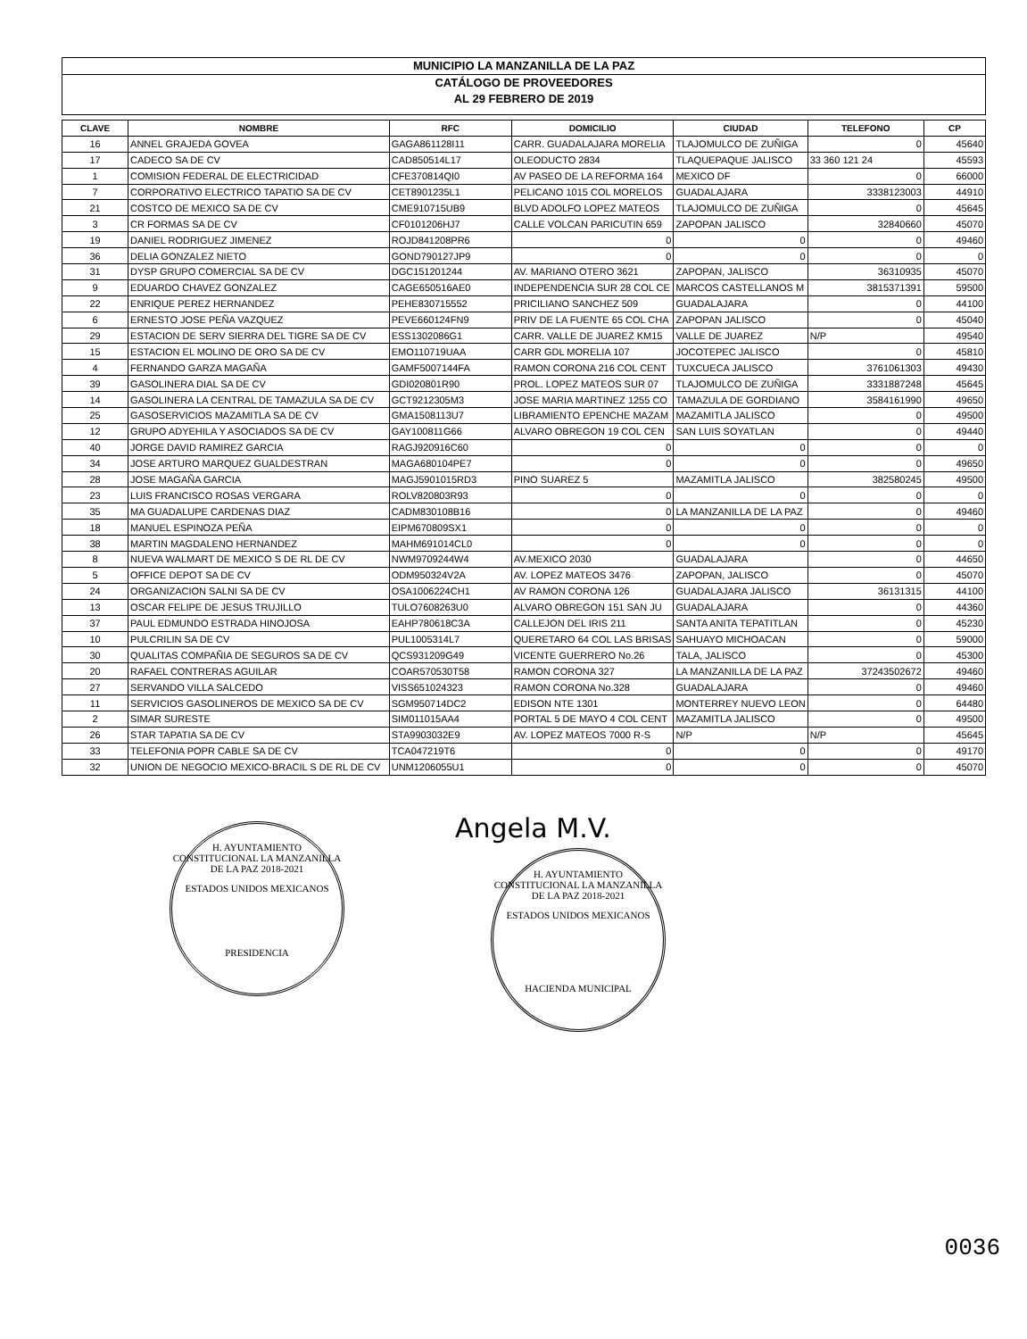MUNICIPIO LA MANZANILLA DE LA PAZ
CATÁLOGO DE PROVEEDORES
AL 29 FEBRERO DE 2019
| CLAVE | NOMBRE | RFC | DOMICILIO | CIUDAD | TELEFONO | CP |
| --- | --- | --- | --- | --- | --- | --- |
| 16 | ANNEL GRAJEDA GOVEA | GAGA861128I11 | CARR. GUADALAJARA MORELIA | TLAJOMULCO DE ZUÑIGA | 0 | 45640 |
| 17 | CADECO SA DE CV | CAD850514L17 | OLEODUCTO 2834 | TLAQUEPAQUE JALISCO | 33 360 121 24 | 45593 |
| 1 | COMISION FEDERAL DE ELECTRICIDAD | CFE370814QI0 | AV PASEO DE LA REFORMA 164 | MEXICO DF | 0 | 66000 |
| 7 | CORPORATIVO ELECTRICO TAPATIO SA DE CV | CET8901235L1 | PELICANO 1015 COL MORELOS | GUADALAJARA | 3338123003 | 44910 |
| 21 | COSTCO DE MEXICO SA DE CV | CME910715UB9 | BLVD ADOLFO LOPEZ MATEOS | TLAJOMULCO DE ZUÑIGA | 0 | 45645 |
| 3 | CR FORMAS SA DE CV | CF0101206HJ7 | CALLE VOLCAN PARICUTIN 659 | ZAPOPAN JALISCO | 32840660 | 45070 |
| 19 | DANIEL RODRIGUEZ JIMENEZ | ROJD841208PR6 | 0 | 0 | 0 | 49460 |
| 36 | DELIA GONZALEZ NIETO | GOND790127JP9 | 0 | 0 | 0 | 0 |
| 31 | DYSP GRUPO COMERCIAL SA DE CV | DGC151201244 | AV. MARIANO OTERO 3621 | ZAPOPAN, JALISCO | 36310935 | 45070 |
| 9 | EDUARDO CHAVEZ GONZALEZ | CAGE650516AE0 | INDEPENDENCIA SUR 28 COL CE | MARCOS CASTELLANOS M | 3815371391 | 59500 |
| 22 | ENRIQUE PEREZ HERNANDEZ | PEHE830715552 | PRICILIANO SANCHEZ 509 | GUADALAJARA | 0 | 44100 |
| 6 | ERNESTO JOSE PEÑA VAZQUEZ | PEVE660124FN9 | PRIV DE LA FUENTE 65 COL CHA | ZAPOPAN JALISCO | 0 | 45040 |
| 29 | ESTACION DE SERV SIERRA DEL TIGRE SA DE CV | ESS1302086G1 | CARR. VALLE DE JUAREZ KM15 | VALLE DE JUAREZ | N/P | 49540 |
| 15 | ESTACION EL MOLINO DE ORO SA DE CV | EMO110719UAA | CARR GDL MORELIA 107 | JOCOTEPEC JALISCO | 0 | 45810 |
| 4 | FERNANDO GARZA MAGAÑA | GAMF5007144FA | RAMON CORONA 216 COL CENT | TUXCUECA JALISCO | 3761061303 | 49430 |
| 39 | GASOLINERA DIAL SA DE CV | GDI020801R90 | PROL. LOPEZ MATEOS SUR 07 | TLAJOMULCO DE ZUÑIGA | 3331887248 | 45645 |
| 14 | GASOLINERA LA CENTRAL DE TAMAZULA SA DE CV | GCT9212305M3 | JOSE MARIA MARTINEZ 1255 CO | TAMAZULA DE GORDIANO | 3584161990 | 49650 |
| 25 | GASOSERVICIOS MAZAMITLA SA DE CV | GMA1508113U7 | LIBRAMIENTO EPENCHE MAZAM | MAZAMITLA JALISCO | 0 | 49500 |
| 12 | GRUPO ADYEHILA Y ASOCIADOS SA DE CV | GAY100811G66 | ALVARO OBREGON 19 COL CEN | SAN LUIS SOYATLAN | 0 | 49440 |
| 40 | JORGE DAVID RAMIREZ GARCIA | RAGJ920916C60 | 0 | 0 | 0 | 0 |
| 34 | JOSE ARTURO MARQUEZ GUALDESTRAN | MAGA680104PE7 | 0 | 0 | 0 | 49650 |
| 28 | JOSE MAGAÑA GARCIA | MAGJ5901015RD3 | PINO SUAREZ 5 | MAZAMITLA JALISCO | 382580245 | 49500 |
| 23 | LUIS FRANCISCO ROSAS VERGARA | ROLV820803R93 | 0 | 0 | 0 | 0 |
| 35 | MA GUADALUPE CARDENAS DIAZ | CADM830108B16 | 0 | LA MANZANILLA DE LA PAZ | 0 | 49460 |
| 18 | MANUEL ESPINOZA PEÑA | EIPM670809SX1 | 0 | 0 | 0 | 0 |
| 38 | MARTIN MAGDALENO HERNANDEZ | MAHM691014CL0 | 0 | 0 | 0 | 0 |
| 8 | NUEVA WALMART DE MEXICO S DE RL DE CV | NWM9709244W4 | AV.MEXICO 2030 | GUADALAJARA | 0 | 44650 |
| 5 | OFFICE DEPOT SA DE CV | ODM950324V2A | AV. LOPEZ MATEOS 3476 | ZAPOPAN, JALISCO | 0 | 45070 |
| 24 | ORGANIZACION SALNI SA DE CV | OSA1006224CH1 | AV RAMON CORONA 126 | GUADALAJARA JALISCO | 36131315 | 44100 |
| 13 | OSCAR FELIPE DE JESUS TRUJILLO | TULO7608263U0 | ALVARO OBREGON 151 SAN JU | GUADALAJARA | 0 | 44360 |
| 37 | PAUL EDMUNDO ESTRADA HINOJOSA | EAHP780618C3A | CALLEJON DEL IRIS 211 | SANTA ANITA TEPATITLAN | 0 | 45230 |
| 10 | PULCRILIN SA DE CV | PUL1005314L7 | QUERETARO 64 COL LAS BRISAS | SAHUAYO MICHOACAN | 0 | 59000 |
| 30 | QUALITAS COMPAÑIA DE SEGUROS SA DE CV | QCS931209G49 | VICENTE GUERRERO No.26 | TALA, JALISCO | 0 | 45300 |
| 20 | RAFAEL CONTRERAS AGUILAR | COAR570530T58 | RAMON CORONA 327 | LA MANZANILLA DE LA PAZ | 37243502672 | 49460 |
| 27 | SERVANDO VILLA SALCEDO | VISS651024323 | RAMON CORONA No.328 | GUADALAJARA | 0 | 49460 |
| 11 | SERVICIOS GASOLINEROS DE MEXICO SA DE CV | SGM950714DC2 | EDISON NTE 1301 | MONTERREY NUEVO LEON | 0 | 64480 |
| 2 | SIMAR SURESTE | SIM011015AA4 | PORTAL 5 DE MAYO 4 COL CENT | MAZAMITLA JALISCO | 0 | 49500 |
| 26 | STAR TAPATIA SA DE CV | STA9903032E9 | AV. LOPEZ MATEOS 7000 R-S | N/P | N/P | 45645 |
| 33 | TELEFONIA POPR CABLE SA DE CV | TCA047219T6 | 0 | 0 | 0 | 49170 |
| 32 | UNION DE NEGOCIO MEXICO-BRACIL S DE RL DE CV | UNM1206055U1 | 0 | 0 | 0 | 45070 |
H. AYUNTAMIENTO CONSTITUCIONAL LA MANZANILLA DE LA PAZ 2018-2021
ESTADOS UNIDOS MEXICANOS
PRESIDENCIA
Angela M.V.
H. AYUNTAMIENTO CONSTITUCIONAL LA MANZANILLA DE LA PAZ 2018-2021
ESTADOS UNIDOS MEXICANOS
HACIENDA MUNICIPAL
0036